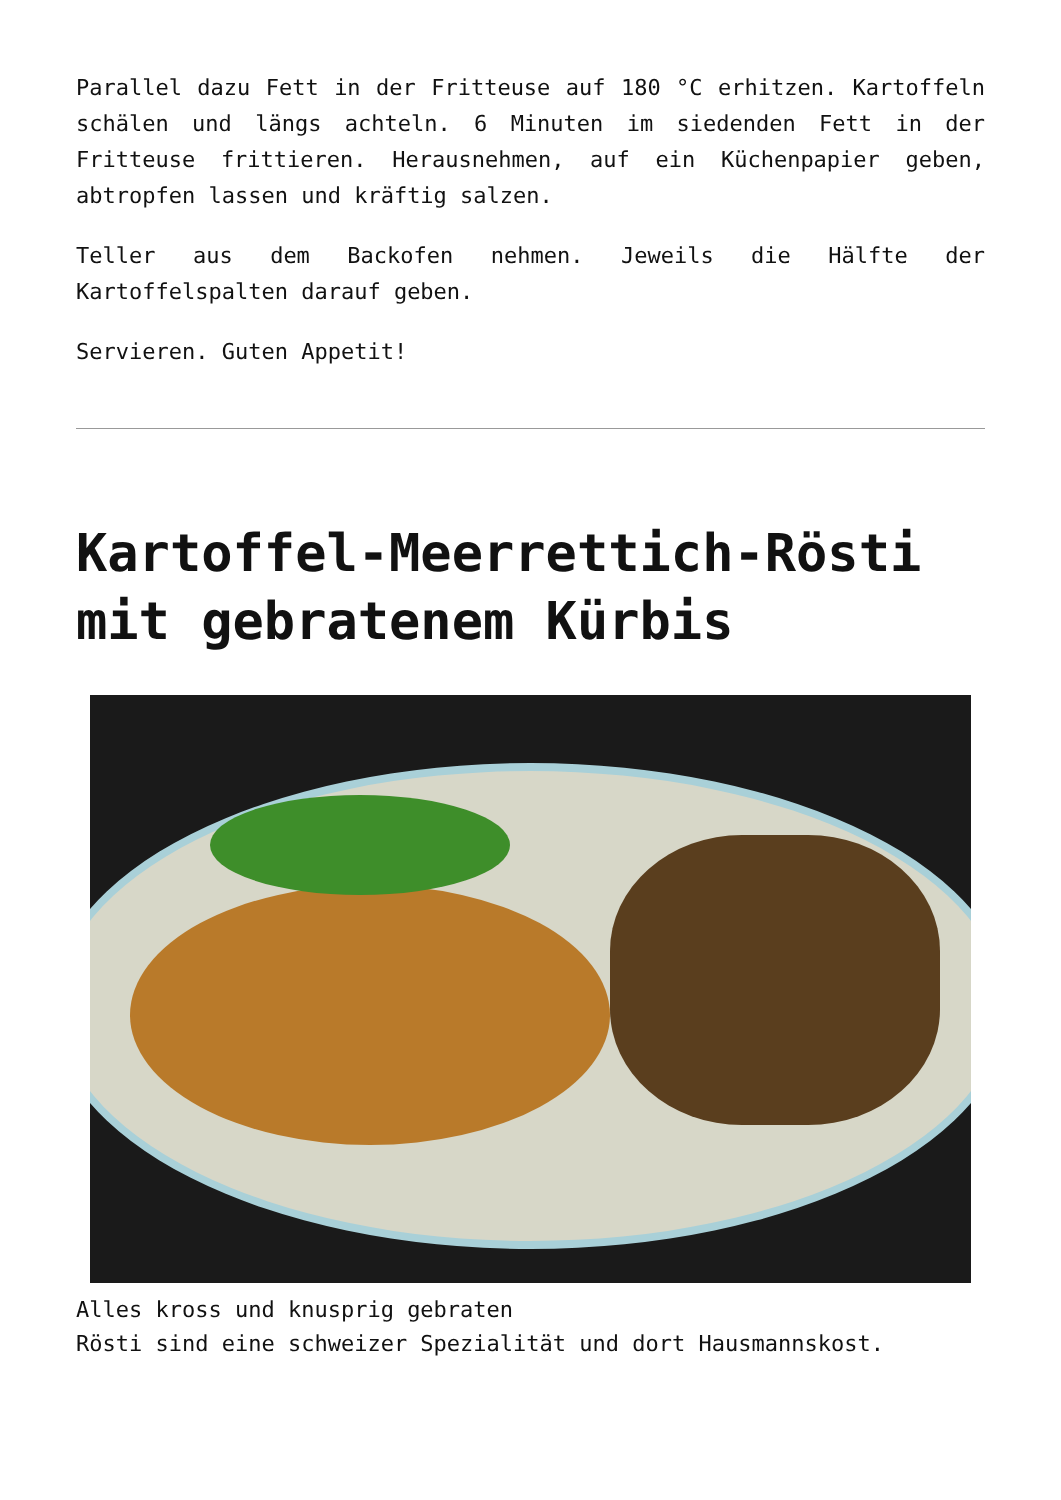Parallel dazu Fett in der Fritteuse auf 180 °C erhitzen. Kartoffeln schälen und längs achteln. 6 Minuten im siedenden Fett in der Fritteuse frittieren. Herausnehmen, auf ein Küchenpapier geben, abtropfen lassen und kräftig salzen.
Teller aus dem Backofen nehmen. Jeweils die Hälfte der Kartoffelspalten darauf geben.
Servieren. Guten Appetit!
Kartoffel-Meerrettich-Rösti mit gebratenem Kürbis
Alles kross und knusprig gebraten
Rösti sind eine schweizer Spezialität und dort Hausmannskost.